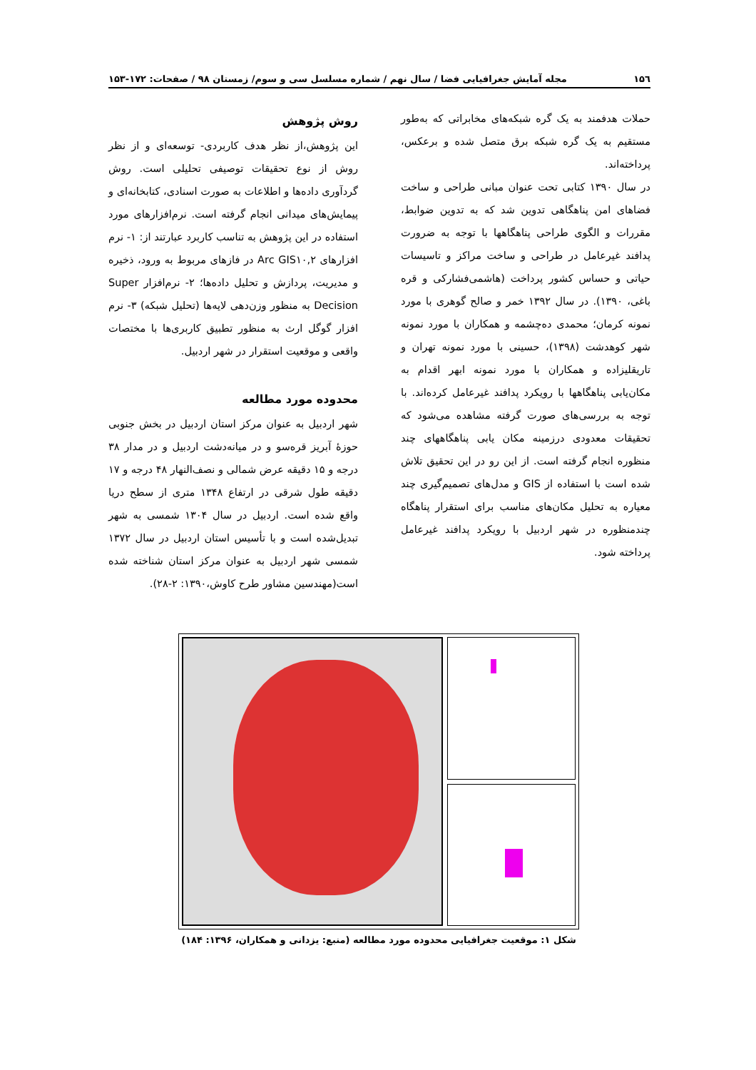۱۵٦ مجله آمایش جغرافیایی فضا / سال نهم / شماره مسلسل سی و سوم/ زمستان ۹۸ / صفحات: ۱۷۲-۱۵۳
حملات هدفمند به یک گره شبکه‌های مخابراتی که به‌طور مستقیم به یک گره شبکه برق متصل شده و برعکس، پرداخته‌اند.
در سال ۱۳۹۰ کتابی تحت عنوان مبانی طراحی و ساخت فضاهای امن پناهگاهی تدوین شد که به تدوین ضوابط، مقررات و الگوی طراحی پناهگاهها با توجه به ضرورت پدافند غیرعامل در طراحی و ساخت مراکز و تاسیسات حیاتی و حساس کشور پرداخت (هاشمی‌فشارکی و قره باغی، ۱۳۹۰). در سال ۱۳۹۲ خمر و صالح گوهری با مورد نمونه کرمان؛ محمدی ده‌چشمه و همکاران با مورد نمونه شهر کوهدشت (۱۳۹۸)، حسینی با مورد نمونه تهران و تاریقلیزاده و همکاران با مورد نمونه ابهر اقدام به مکان‌یابی پناهگاهها با رویکرد پدافند غیرعامل کرده‌اند. با توجه به بررسی‌های صورت گرفته مشاهده می‌شود که تحقیقات معدودی درزمینه مکان یابی پناهگاههای چند منظوره انجام گرفته است. از این رو در این تحقیق تلاش شده است با استفاده از GIS و مدل‌های تصمیم‌گیری چند معیاره به تحلیل مکان‌های مناسب برای استقرار پناهگاه چندمنظوره در شهر اردبیل با رویکرد پدافند غیرعامل پرداخته شود.
روش پژوهش
این پژوهش،از نظر هدف کاربردی- توسعه‌ای و از نظر روش از نوع تحقیقات توصیفی تحلیلی است. روش گردآوری داده‌ها و اطلاعات به صورت اسنادی، کتابخانه‌ای و پیمایش‌های میدانی انجام گرفته است. نرم‌افزارهای مورد استفاده در این پژوهش به تناسب کاربرد عبارتند از: ۱- نرم افزارهای Arc GIS۱۰,۲ در فازهای مربوط به ورود، ذخیره و مدیریت، پردازش و تحلیل داده‌ها؛ ۲- نرم‌افزار Super Decision به منظور وزن‌دهی لایه‌ها (تحلیل شبکه) ۳- نرم افزار گوگل ارث به منظور تطبیق کاربری‌ها با مختصات واقعی و موقعیت استقرار در شهر اردبیل.
محدوده مورد مطالعه
شهر اردبیل به عنوان مرکز استان اردبیل در بخش جنوبی حوزۀ آبریز قره‌سو و در میانه‌دشت اردبیل و در مدار ۳۸ درجه و ۱۵ دقیقه عرض شمالی و نصف‌النهار ۴۸ درجه و ۱۷ دقیقه طول شرقی در ارتفاع ۱۳۴۸ متری از سطح دریا واقع شده است. اردبیل در سال ۱۳۰۴ شمسی به شهر تبدیل‌شده است و با تأسیس استان اردبیل در سال ۱۳۷۲ شمسی شهر اردبیل به عنوان مرکز استان شناخته شده است(مهندسین مشاور طرح کاوش،۱۳۹۰: ۲-۲۸).
شکل ۱: موقعیت جغرافیایی محدوده مورد مطالعه (منبع: یزدانی و همکاران، ۱۳۹۶: ۱۸۴)